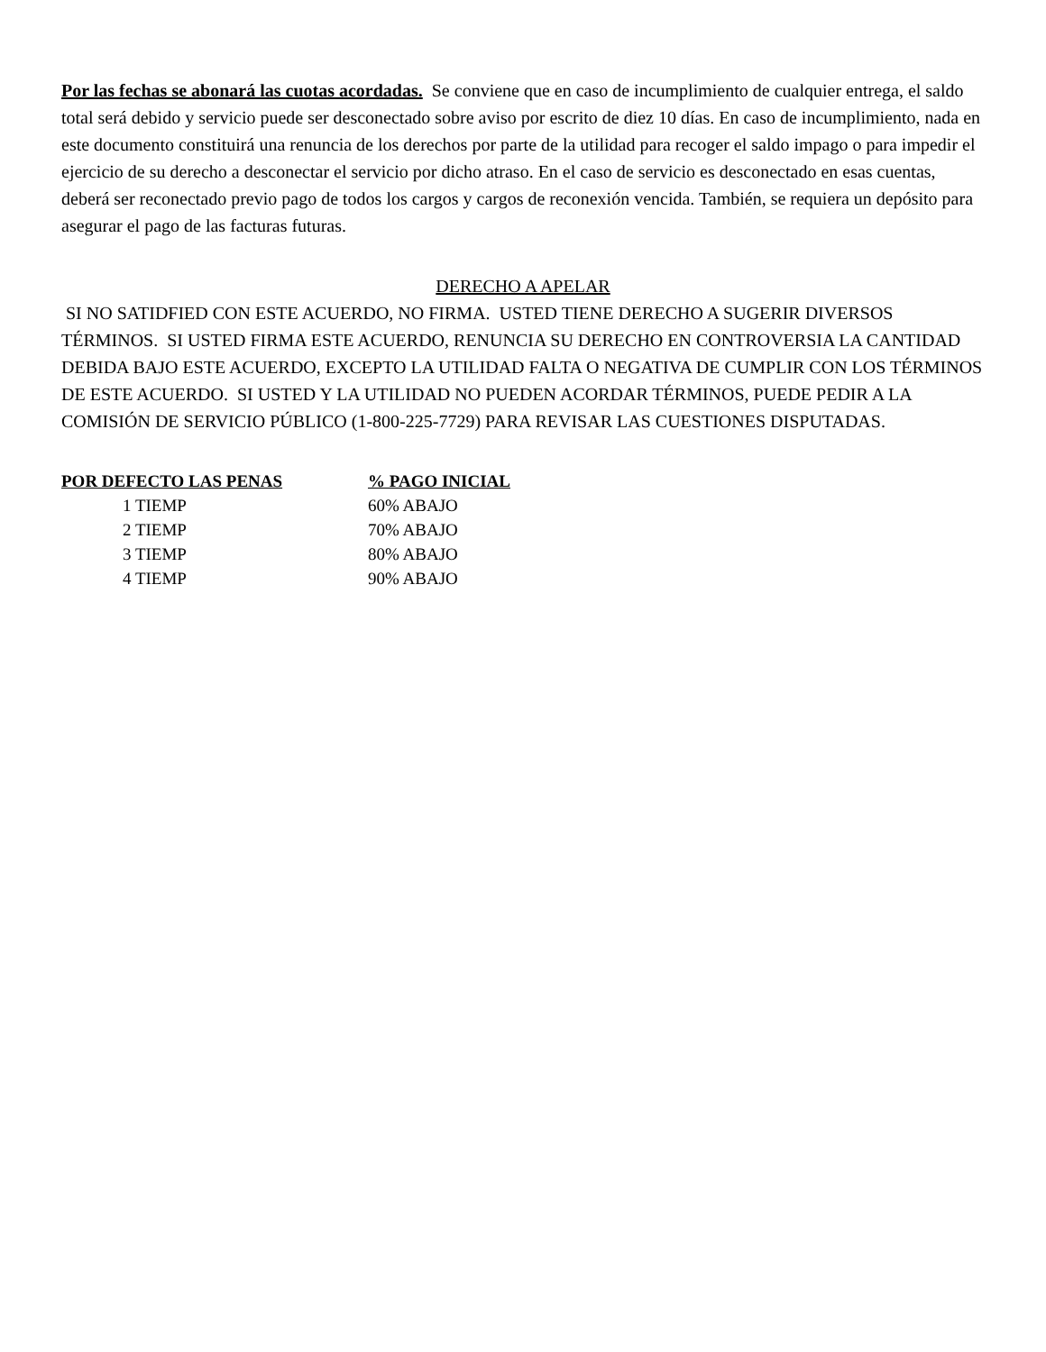Por las fechas se abonará las cuotas acordadas. Se conviene que en caso de incumplimiento de cualquier entrega, el saldo total será debido y servicio puede ser desconectado sobre aviso por escrito de diez 10 días. En caso de incumplimiento, nada en este documento constituirá una renuncia de los derechos por parte de la utilidad para recoger el saldo impago o para impedir el ejercicio de su derecho a desconectar el servicio por dicho atraso. En el caso de servicio es desconectado en esas cuentas, deberá ser reconectado previo pago de todos los cargos y cargos de reconexión vencida. También, se requiera un depósito para asegurar el pago de las facturas futuras.
DERECHO A APELAR
SI NO SATIDFIED CON ESTE ACUERDO, NO FIRMA. USTED TIENE DERECHO A SUGERIR DIVERSOS TÉRMINOS. SI USTED FIRMA ESTE ACUERDO, RENUNCIA SU DERECHO EN CONTROVERSIA LA CANTIDAD DEBIDA BAJO ESTE ACUERDO, EXCEPTO LA UTILIDAD FALTA O NEGATIVA DE CUMPLIR CON LOS TÉRMINOS DE ESTE ACUERDO. SI USTED Y LA UTILIDAD NO PUEDEN ACORDAR TÉRMINOS, PUEDE PEDIR A LA COMISIÓN DE SERVICIO PÚBLICO (1-800-225-7729) PARA REVISAR LAS CUESTIONES DISPUTADAS.
| POR DEFECTO LAS PENAS | % PAGO INICIAL |
| --- | --- |
| 1 TIEMP | 60% ABAJO |
| 2 TIEMP | 70% ABAJO |
| 3 TIEMP | 80% ABAJO |
| 4 TIEMP | 90% ABAJO |